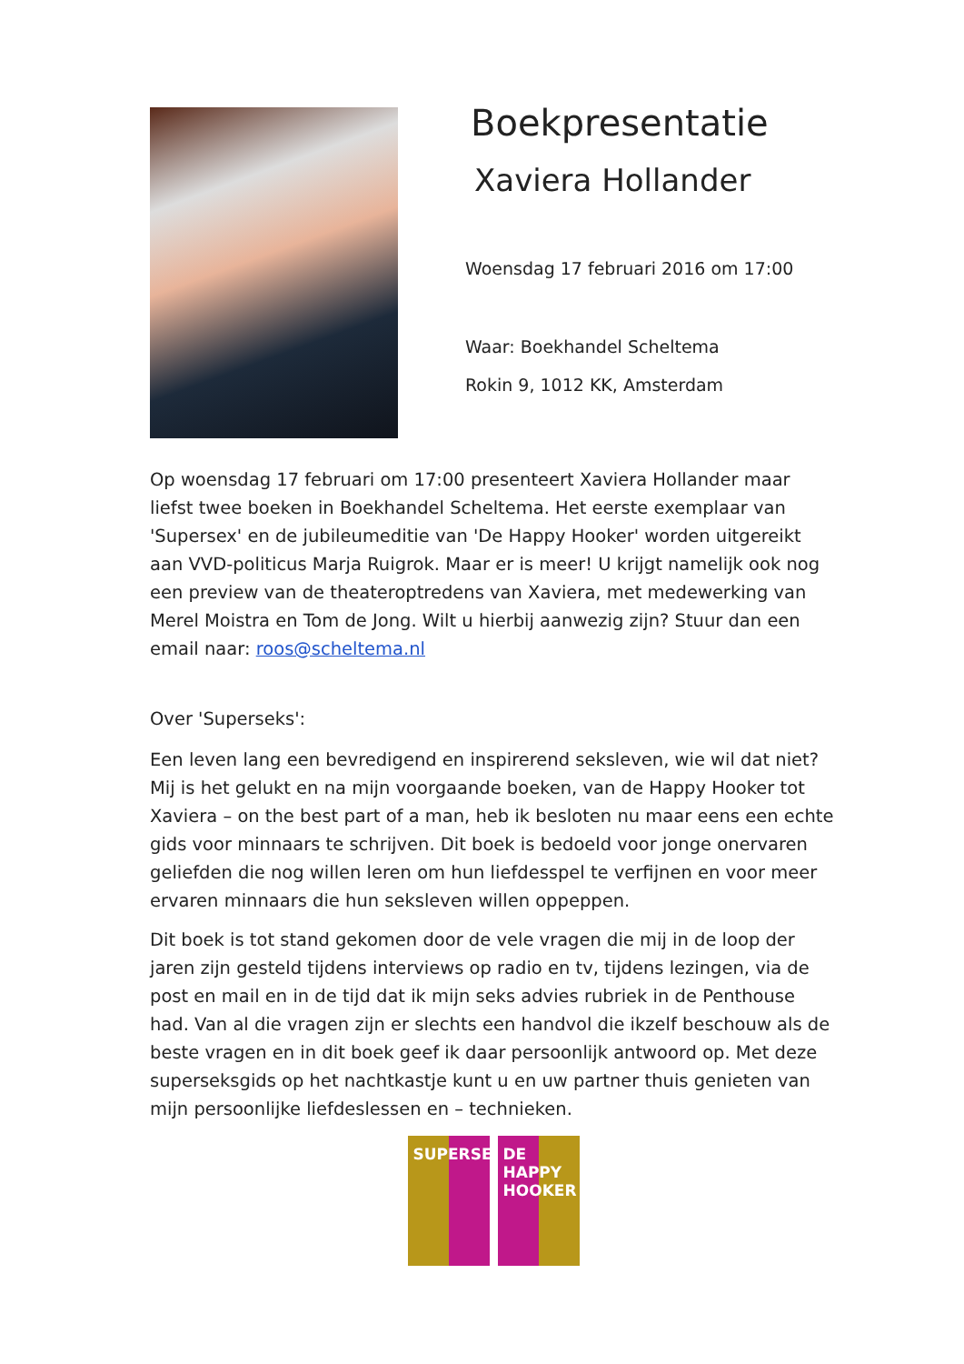Boekpresentatie
Xaviera Hollander
Woensdag 17 februari 2016 om 17:00
Waar: Boekhandel Scheltema
Rokin 9, 1012 KK, Amsterdam
Op woensdag 17 februari om 17:00 presenteert Xaviera Hollander maar liefst twee boeken in Boekhandel Scheltema. Het eerste exemplaar van 'Supersex' en de jubileumeditie van 'De Happy Hooker' worden uitgereikt aan VVD-politicus Marja Ruigrok. Maar er is meer! U krijgt namelijk ook nog een preview van de theateroptredens van Xaviera, met medewerking van Merel Moistra en Tom de Jong. Wilt u hierbij aanwezig zijn? Stuur dan een email naar: roos@scheltema.nl
Over 'Superseks':
Een leven lang een bevredigend en inspirerend seksleven, wie wil dat niet? Mij is het gelukt en na mijn voorgaande boeken, van de Happy Hooker tot Xaviera – on the best part of a man, heb ik besloten nu maar eens een echte gids voor minnaars te schrijven. Dit boek is bedoeld voor jonge onervaren geliefden die nog willen leren om hun liefdesspel te verfijnen en voor meer ervaren minnaars die hun seksleven willen oppeppen.
Dit boek is tot stand gekomen door de vele vragen die mij in de loop der jaren zijn gesteld tijdens interviews op radio en tv, tijdens lezingen, via de post en mail en in de tijd dat ik mijn seks advies rubriek in de Penthouse had. Van al die vragen zijn er slechts een handvol die ikzelf beschouw als de beste vragen en in dit boek geef ik daar persoonlijk antwoord op. Met deze superseksgids op het nachtkastje kunt u en uw partner thuis genieten van mijn persoonlijke liefdeslessen en – technieken.
SUPERSEX DE HAPPY HOOKER